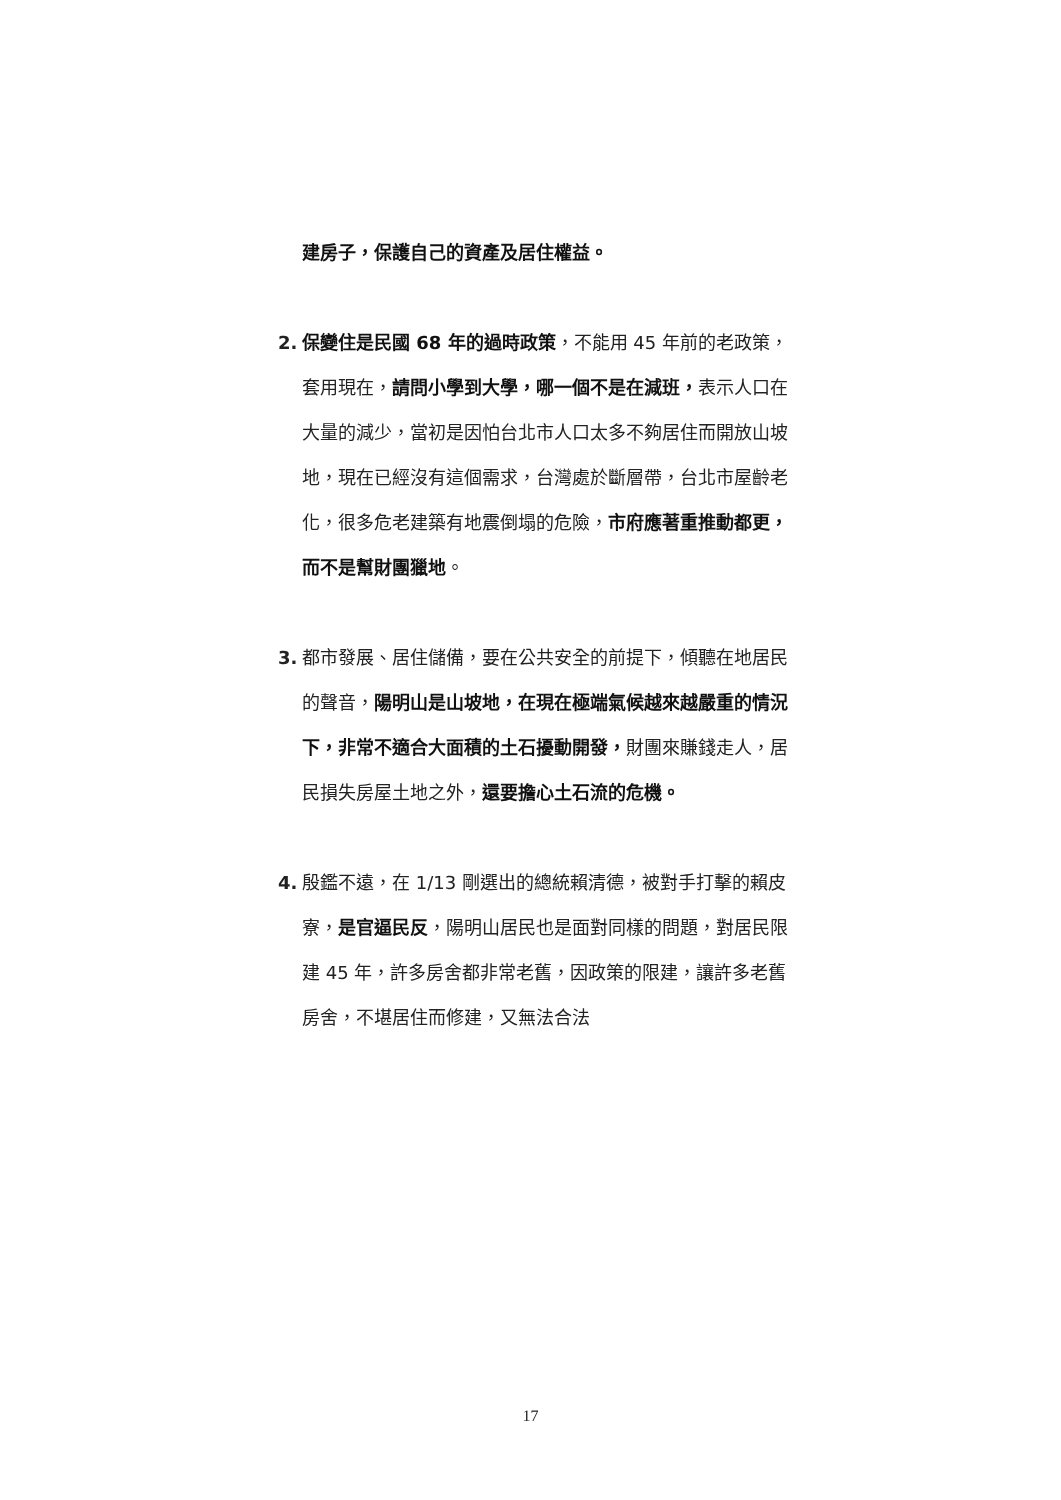建房子，保護自己的資產及居住權益。
2. 保變住是民國 68 年的過時政策，不能用 45 年前的老政策，套用現在，請問小學到大學，哪一個不是在減班，表示人口在大量的減少，當初是因怕台北市人口太多不夠居住而開放山坡地，現在已經沒有這個需求，台灣處於斷層帶，台北市屋齡老化，很多危老建築有地震倒塌的危險，市府應著重推動都更，而不是幫財團獵地。
3. 都市發展、居住儲備，要在公共安全的前提下，傾聽在地居民的聲音，陽明山是山坡地，在現在極端氣候越來越嚴重的情況下，非常不適合大面積的土石擾動開發，財團來賺錢走人，居民損失房屋土地之外，還要擔心土石流的危機。
4. 殷鑑不遠，在 1/13 剛選出的總統賴清德，被對手打擊的賴皮寮，是官逼民反，陽明山居民也是面對同樣的問題，對居民限建 45 年，許多房舍都非常老舊，因政策的限建，讓許多老舊房舍，不堪居住而修建，又無法合法
17